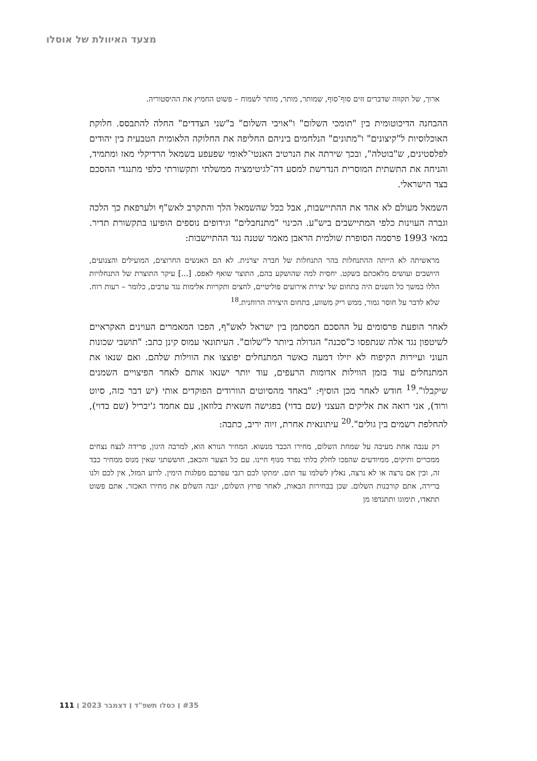מצעד האיוולת של אוסלו
ארוך, של תקווה שדברים זזים סוף־סוף, שמותר, מותר, מותר לשמוח – פשוט החמיץ את ההיסטוריה.
ההבחנה הדיכוטומית בין "תומכי השלום" ו"אויבי השלום" ב"שני הצדדים" החלה להתבסס. חלוקת האוכלוסיות ל"קיצונים" ו"מתונים" הנלחמים ביניהם החליפה את החלוקה הלאומית הטבעית בין יהודים לפלסטינים, ש"בוטלה", ובכך שירתה את הנרטיב האנטי־לאומי שפעפע בשמאל הרדיקלי מאז ומתמיד, והניחה את התשתית המוסרית הנדרשת למסע דה־לגיטימציה ממשלתי ותקשורתי כלפי מתנגדי ההסכם בצד הישראלי.
השמאל מעולם לא אהד את ההתיישבות, אבל ככל שהשמאל הלך והתקרב לאש"ף ולערפאת כך הלכה וגברה העוינות כלפי המתיישבים ביש"ע. הכינוי "מתנחבלים" וגידופים נוספים הופיעו בתקשורת תדיר. במאי 1993 פרסמה הסופרת שולמית הראבן מאמר שטנה נגד ההתיישבות:
מראשיתה לא הייתה ההתנחלות בהר התנחלות של חברה יצרנית. לא הם האנשים החרוצים, המועילים והצנועים, היושבים ועושים מלאכתם בשקט. יחסית למה שהושקע בהם, התוצר שואף לאפס. [...] עיקר התוצרת של התנחלויות הללו במשך כל השנים היה בתחום של יצירת אירועים פוליטיים, לחצים ותקריות אלימות נגד ערבים, כלומר – רעות רוח. שלא לדבר על חוסר גמור, ממש ריק משווע, בתחום היצירה הרוחנית.<sup>18</sup>
לאחר הופעת פרסומים על ההסכם המסתמן בין ישראל לאש"ף, הפכו המאמרים העוינים האקראיים לשיטפון נגד אלה שנתפסו כ"סכנה" הגדולה ביותר ל"שלום". העיתונאי עמוס קינן כתב: "תושבי שכונות העוני ועיירות הקיפוח לא יזילו דמעה כאשר המתנחלים יפוצצו את הווילות שלהם. ואם שנאו את המתנחלים עוד בזמן הווילות אדומות הרעפים, עוד יותר ישנאו אותם לאחר הפיצויים השמנים שיקבלו".<sup>19</sup> חודש לאחר מכן הוסיף: "באחד מהסיוטים הוורודים הפוקדים אותי (יש דבר כזה, סיוט ורוד), אני רואה את אליקים העצני (שם בדוי) בפגישה חשאית בלוזאן, עם אחמד ג'יבריל (שם בדוי), להחלפת רשמים בין גולים".<sup>20</sup> עיתונאית אחרת, זיוה יריב, כתבה:
רק ענבה אחת מעיבה על שמחת השלום, מחירו הכבד מנשוא. המחיר הנורא הוא, למרבה היגון, פרידה לנצח נצחים ממכרים ותיקים, ממיודעים שהפכו לחלק בלתי נפרד מנוף חיינו. עם כל הצער והכאב, חוששתני שאין מנוס ממחיר כבד זה, ובין אם נרצה או לא נרצה, נאלץ לשלמו עד תום. ימתקו לכם רגבי עפרכם מפלגות הימין. לרוע המזל, אין לכם ולנו ברירה, אתם קורבנות השלום. שכן בבחירות הבאות, לאחר פרוץ השלום, יגבה השלום את מחירו האכזר. אתם פשוט תתאדו, תימוגו ותתנדפו מן
#35 ׀ כסלו תשפ"ד ׀ דצמבר 2023 ׀ 111